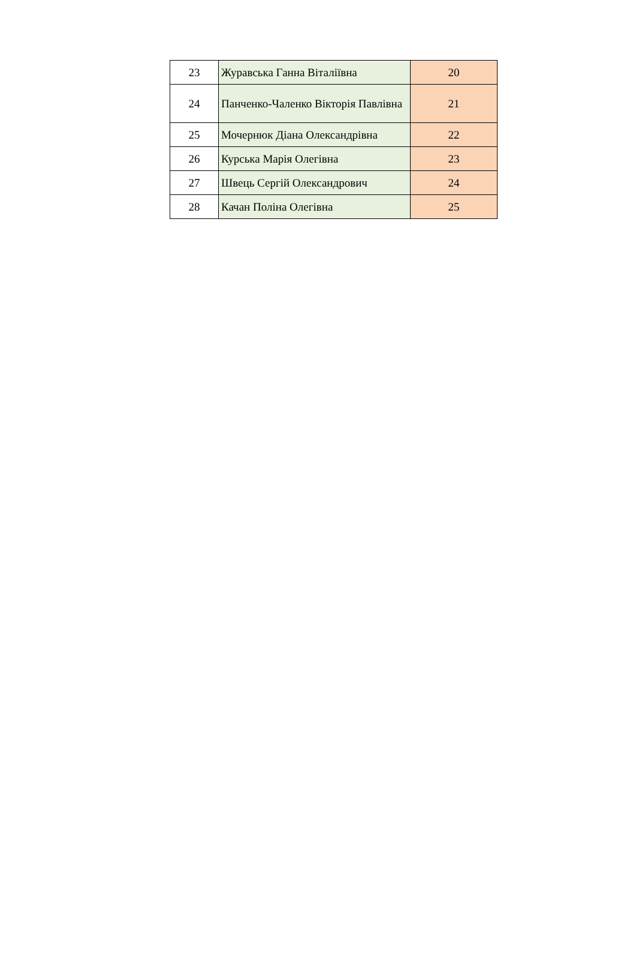| 23 | Журавська Ганна Віталіївна | 20 |
| 24 | Панченко-Чаленко Вікторія Павлівна | 21 |
| 25 | Мочернюк Діана Олександрівна | 22 |
| 26 | Курська Марія Олегівна | 23 |
| 27 | Швець Сергій Олександрович | 24 |
| 28 | Качан Поліна Олегівна | 25 |